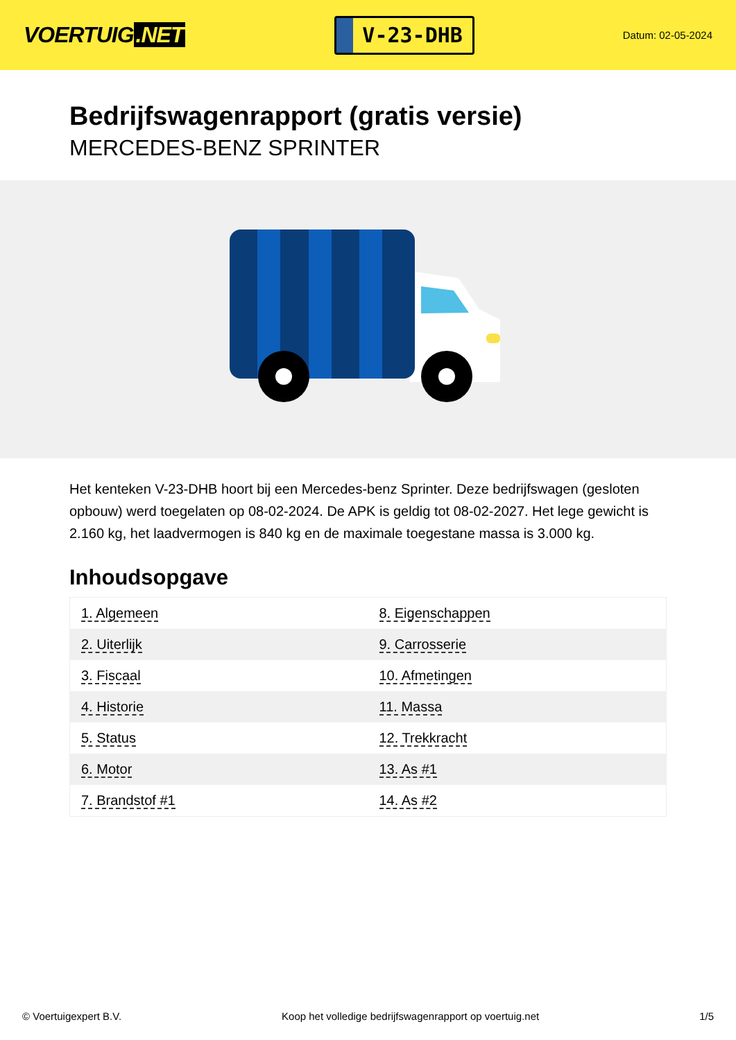VOERTUIG.NET
V-23-DHB
Datum: 02-05-2024
Bedrijfswagenrapport (gratis versie)
MERCEDES-BENZ SPRINTER
Het kenteken V-23-DHB hoort bij een Mercedes-benz Sprinter. Deze bedrijfswagen (gesloten opbouw) werd toegelaten op 08-02-2024. De APK is geldig tot 08-02-2027. Het lege gewicht is 2.160 kg, het laadvermogen is 840 kg en de maximale toegestane massa is 3.000 kg.
Inhoudsopgave
| 1. Algemeen | 8. Eigenschappen |
| 2. Uiterlijk | 9. Carrosserie |
| 3. Fiscaal | 10. Afmetingen |
| 4. Historie | 11. Massa |
| 5. Status | 12. Trekkracht |
| 6. Motor | 13. As #1 |
| 7. Brandstof #1 | 14. As #2 |
© Voertuigexpert B.V. Koop het volledige bedrijfswagenrapport op voertuig.net
1/5